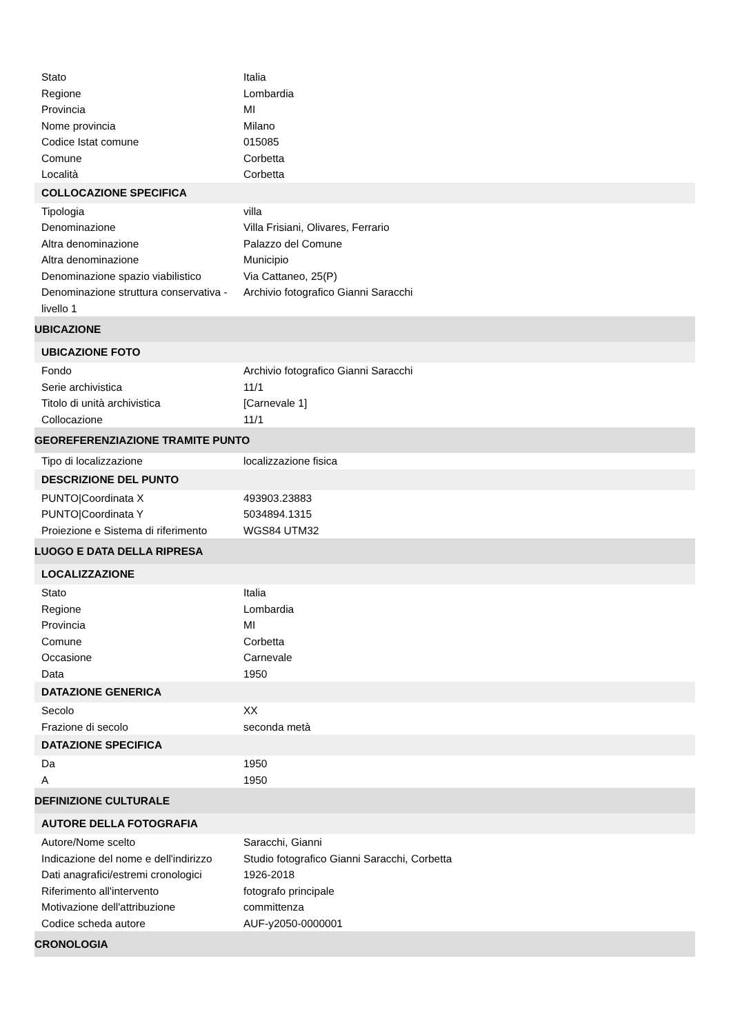| Stato | Italia |
| Regione | Lombardia |
| Provincia | MI |
| Nome provincia | Milano |
| Codice Istat comune | 015085 |
| Comune | Corbetta |
| Località | Corbetta |
| COLLOCAZIONE SPECIFICA | |
| Tipologia | villa |
| Denominazione | Villa Frisiani, Olivares, Ferrario |
| Altra denominazione | Palazzo del Comune |
| Altra denominazione | Municipio |
| Denominazione spazio viabilistico | Via Cattaneo, 25(P) |
| Denominazione struttura conservativa - livello 1 | Archivio fotografico Gianni Saracchi |
| UBICAZIONE | |
| UBICAZIONE FOTO | |
| Fondo | Archivio fotografico Gianni Saracchi |
| Serie archivistica | 11/1 |
| Titolo di unità archivistica | [Carnevale 1] |
| Collocazione | 11/1 |
| GEOREFERENZIAZIONE TRAMITE PUNTO | |
| Tipo di localizzazione | localizzazione fisica |
| DESCRIZIONE DEL PUNTO | |
| PUNTO/Coordinata X | 493903.23883 |
| PUNTO/Coordinata Y | 5034894.1315 |
| Proiezione e Sistema di riferimento | WGS84 UTM32 |
| LUOGO E DATA DELLA RIPRESA | |
| LOCALIZZAZIONE | |
| Stato | Italia |
| Regione | Lombardia |
| Provincia | MI |
| Comune | Corbetta |
| Occasione | Carnevale |
| Data | 1950 |
| DATAZIONE GENERICA | |
| Secolo | XX |
| Frazione di secolo | seconda metà |
| DATAZIONE SPECIFICA | |
| Da | 1950 |
| A | 1950 |
| DEFINIZIONE CULTURALE | |
| AUTORE DELLA FOTOGRAFIA | |
| Autore/Nome scelto | Saracchi, Gianni |
| Indicazione del nome e dell'indirizzo | Studio fotografico Gianni Saracchi, Corbetta |
| Dati anagrafici/estremi cronologici | 1926-2018 |
| Riferimento all'intervento | fotografo principale |
| Motivazione dell'attribuzione | committenza |
| Codice scheda autore | AUF-y2050-0000001 |
| CRONOLOGIA | |